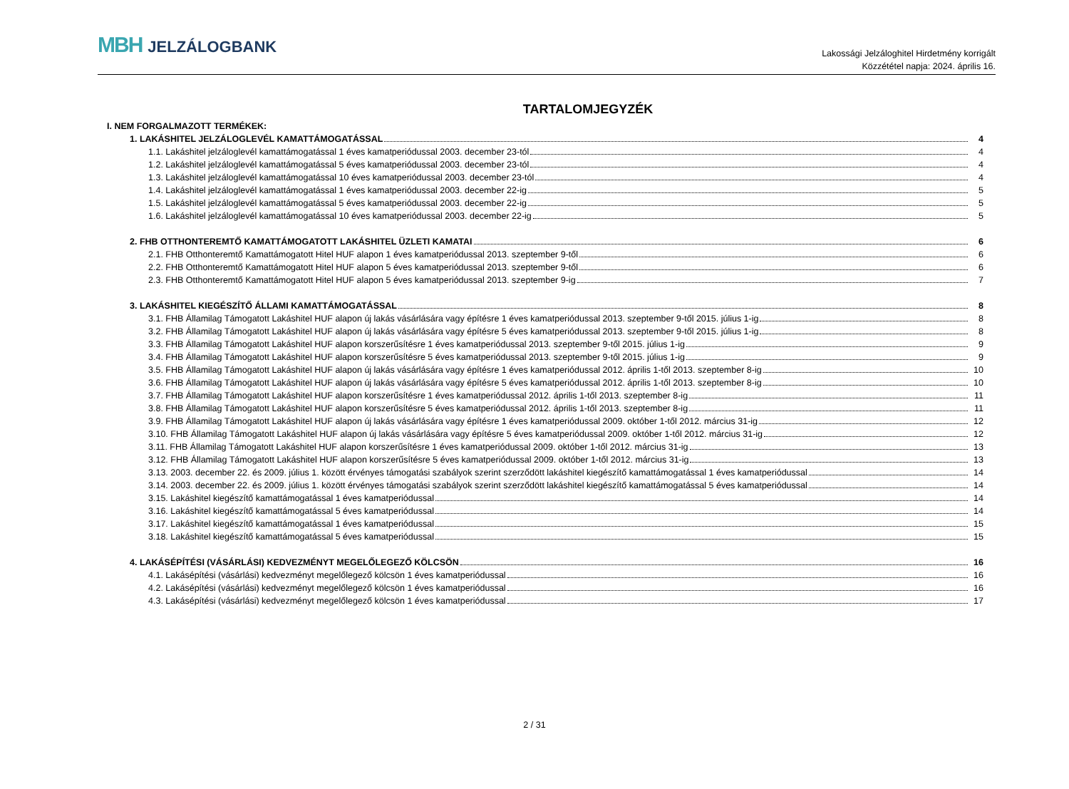MBH JELZÁLOGBANK
Lakossági Jelzáloghitel Hirdetmény korrigált
Közzététel napja: 2024. április 16.
TARTALOMJEGYZÉK
I. NEM FORGALMAZOTT TERMÉKEK:
1. LAKÁSHITEL JELZÁLOGLEVÉL KAMATTÁMOGATÁSSAL 4
1.1. Lakáshitel jelzáloglevél kamattámogatással 1 éves kamatperiódussal 2003. december 23-tól 4
1.2. Lakáshitel jelzáloglevél kamattámogatással 5 éves kamatperiódussal 2003. december 23-tól 4
1.3. Lakáshitel jelzáloglevél kamattámogatással 10 éves kamatperiódussal 2003. december 23-tól 4
1.4. Lakáshitel jelzáloglevél kamattámogatással 1 éves kamatperiódussal 2003. december 22-ig 5
1.5. Lakáshitel jelzáloglevél kamattámogatással 5 éves kamatperiódussal 2003. december 22-ig 5
1.6. Lakáshitel jelzáloglevél kamattámogatással 10 éves kamatperiódussal 2003. december 22-ig 5
2. FHB OTTHONTEREMTŐ KAMATTÁMOGATOTT LAKÁSHITEL ÜZLETI KAMATAI 6
2.1. FHB Otthonteremtő Kamattámogatott Hitel HUF alapon 1 éves kamatperiódussal 2013. szeptember 9-től 6
2.2. FHB Otthonteremtő Kamattámogatott Hitel HUF alapon 5 éves kamatperiódussal 2013. szeptember 9-től 6
2.3. FHB Otthonteremtő Kamattámogatott Hitel HUF alapon 5 éves kamatperiódussal 2013. szeptember 9-ig 7
3. LAKÁSHITEL KIEGÉSZÍTŐ ÁLLAMI KAMATTÁMOGATÁSSAL 8
3.1. FHB Államilag Támogatott Lakáshitel HUF alapon új lakás vásárlására vagy építésre 1 éves kamatperiódussal 2013. szeptember 9-től 2015. július 1-ig 8
3.2. FHB Államilag Támogatott Lakáshitel HUF alapon új lakás vásárlására vagy építésre 5 éves kamatperiódussal 2013. szeptember 9-től 2015. július 1-ig 8
3.3. FHB Államilag Támogatott Lakáshitel HUF alapon korszerűsítésre 1 éves kamatperiódussal 2013. szeptember 9-től 2015. július 1-ig 9
3.4. FHB Államilag Támogatott Lakáshitel HUF alapon korszerűsítésre 5 éves kamatperiódussal 2013. szeptember 9-től 2015. július 1-ig 9
3.5. FHB Államilag Támogatott Lakáshitel HUF alapon új lakás vásárlására vagy építésre 1 éves kamatperiódussal 2012. április 1-től 2013. szeptember 8-ig 10
3.6. FHB Államilag Támogatott Lakáshitel HUF alapon új lakás vásárlására vagy építésre 5 éves kamatperiódussal 2012. április 1-től 2013. szeptember 8-ig 10
3.7. FHB Államilag Támogatott Lakáshitel HUF alapon korszerűsítésre 1 éves kamatperiódussal 2012. április 1-től 2013. szeptember 8-ig 11
3.8. FHB Államilag Támogatott Lakáshitel HUF alapon korszerűsítésre 5 éves kamatperiódussal 2012. április 1-től 2013. szeptember 8-ig 11
3.9. FHB Államilag Támogatott Lakáshitel HUF alapon új lakás vásárlására vagy építésre 1 éves kamatperiódussal 2009. október 1-től 2012. március 31-ig 12
3.10. FHB Államilag Támogatott Lakáshitel HUF alapon új lakás vásárlására vagy építésre 5 éves kamatperiódussal 2009. október 1-től 2012. március 31-ig 12
3.11. FHB Államilag Támogatott Lakáshitel HUF alapon korszerűsítésre 1 éves kamatperiódussal 2009. október 1-től 2012. március 31-ig 13
3.12. FHB Államilag Támogatott Lakáshitel HUF alapon korszerűsítésre 5 éves kamatperiódussal 2009. október 1-től 2012. március 31-ig 13
3.13. 2003. december 22. és 2009. július 1. között érvényes támogatási szabályok szerint szerződött lakáshitel kiegészítő kamattámogatással 1 éves kamatperiódussal 14
3.14. 2003. december 22. és 2009. július 1. között érvényes támogatási szabályok szerint szerződött lakáshitel kiegészítő kamattámogatással 5 éves kamatperiódussal 14
3.15. Lakáshitel kiegészítő kamattámogatással 1 éves kamatperiódussal 14
3.16. Lakáshitel kiegészítő kamattámogatással 5 éves kamatperiódussal 14
3.17. Lakáshitel kiegészítő kamattámogatással 1 éves kamatperiódussal 15
3.18. Lakáshitel kiegészítő kamattámogatással 5 éves kamatperiódussal 15
4. LAKÁSÉPÍTÉSI (VÁSÁRLÁSI) KEDVEZMÉNYT MEGELŐLEGEZŐ KÖLCSÖN 16
4.1. Lakásépítési (vásárlási) kedvezményt megelőlegező kölcsön 1 éves kamatperiódussal 16
4.2. Lakásépítési (vásárlási) kedvezményt megelőlegező kölcsön 1 éves kamatperiódussal 16
4.3. Lakásépítési (vásárlási) kedvezményt megelőlegező kölcsön 1 éves kamatperiódussal 17
2 / 31